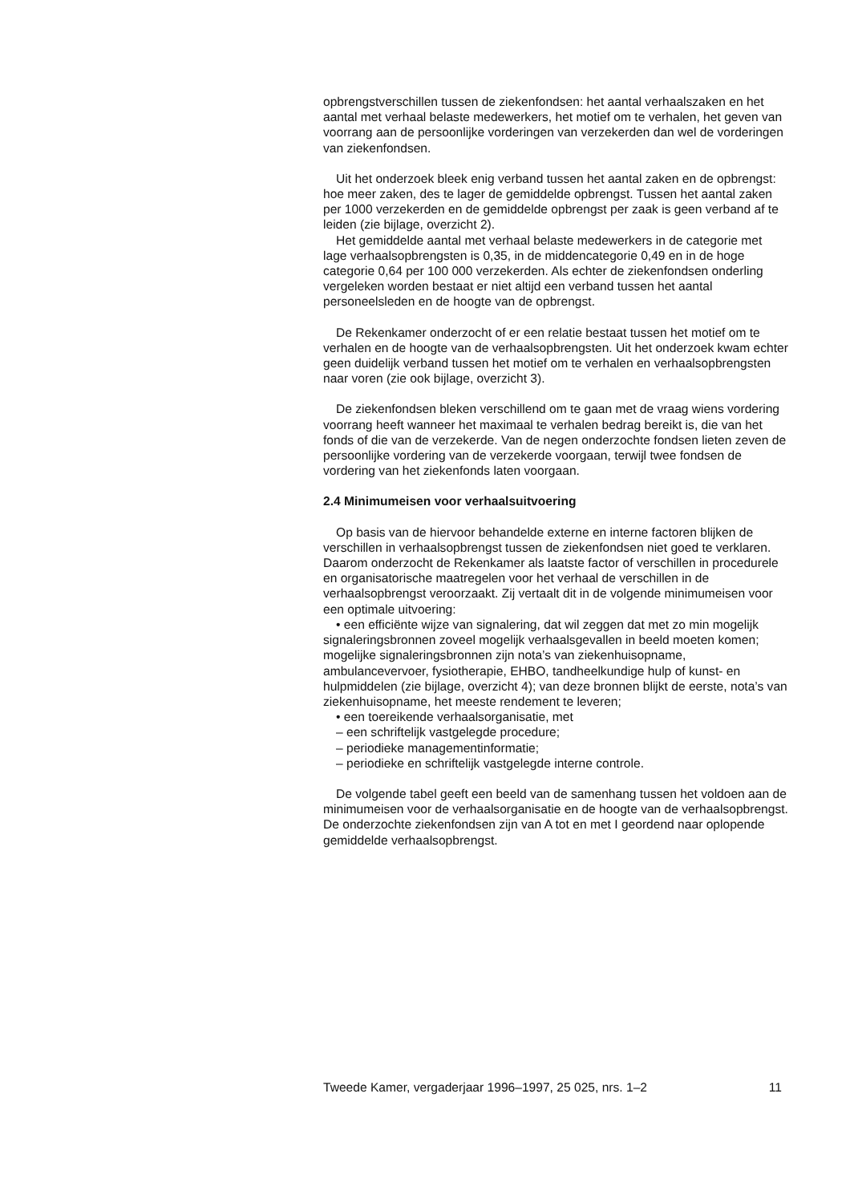opbrengstverschillen tussen de ziekenfondsen: het aantal verhaalszaken en het aantal met verhaal belaste medewerkers, het motief om te verhalen, het geven van voorrang aan de persoonlijke vorderingen van verzekerden dan wel de vorderingen van ziekenfondsen.
Uit het onderzoek bleek enig verband tussen het aantal zaken en de opbrengst: hoe meer zaken, des te lager de gemiddelde opbrengst. Tussen het aantal zaken per 1000 verzekerden en de gemiddelde opbrengst per zaak is geen verband af te leiden (zie bijlage, overzicht 2).
Het gemiddelde aantal met verhaal belaste medewerkers in de categorie met lage verhaalsopbrengsten is 0,35, in de middencategorie 0,49 en in de hoge categorie 0,64 per 100 000 verzekerden. Als echter de ziekenfondsen onderling vergeleken worden bestaat er niet altijd een verband tussen het aantal personeelsleden en de hoogte van de opbrengst.
De Rekenkamer onderzocht of er een relatie bestaat tussen het motief om te verhalen en de hoogte van de verhaalsopbrengsten. Uit het onderzoek kwam echter geen duidelijk verband tussen het motief om te verhalen en verhaalsopbrengsten naar voren (zie ook bijlage, overzicht 3).
De ziekenfondsen bleken verschillend om te gaan met de vraag wiens vordering voorrang heeft wanneer het maximaal te verhalen bedrag bereikt is, die van het fonds of die van de verzekerde. Van de negen onderzochte fondsen lieten zeven de persoonlijke vordering van de verzekerde voorgaan, terwijl twee fondsen de vordering van het ziekenfonds laten voorgaan.
2.4 Minimumeisen voor verhaalsuitvoering
Op basis van de hiervoor behandelde externe en interne factoren blijken de verschillen in verhaalsopbrengst tussen de ziekenfondsen niet goed te verklaren. Daarom onderzocht de Rekenkamer als laatste factor of verschillen in procedurele en organisatorische maatregelen voor het verhaal de verschillen in de verhaalsopbrengst veroorzaakt. Zij vertaalt dit in de volgende minimumeisen voor een optimale uitvoering:
• een efficiënte wijze van signalering, dat wil zeggen dat met zo min mogelijk signaleringsbronnen zoveel mogelijk verhaalsgevallen in beeld moeten komen; mogelijke signaleringsbronnen zijn nota’s van ziekenhuisopname, ambulancevervoer, fysiotherapie, EHBO, tandheelkundige hulp of kunst- en hulpmiddelen (zie bijlage, overzicht 4); van deze bronnen blijkt de eerste, nota’s van ziekenhuisopname, het meeste rendement te leveren;
• een toereikende verhaalsorganisatie, met
– een schriftelijk vastgelegde procedure;
– periodieke managementinformatie;
– periodieke en schriftelijk vastgelegde interne controle.
De volgende tabel geeft een beeld van de samenhang tussen het voldoen aan de minimumeisen voor de verhaalsorganisatie en de hoogte van de verhaalsopbrengst. De onderzochte ziekenfondsen zijn van A tot en met I geordend naar oplopende gemiddelde verhaalsopbrengst.
Tweede Kamer, vergaderjaar 1996–1997, 25 025, nrs. 1–2 11